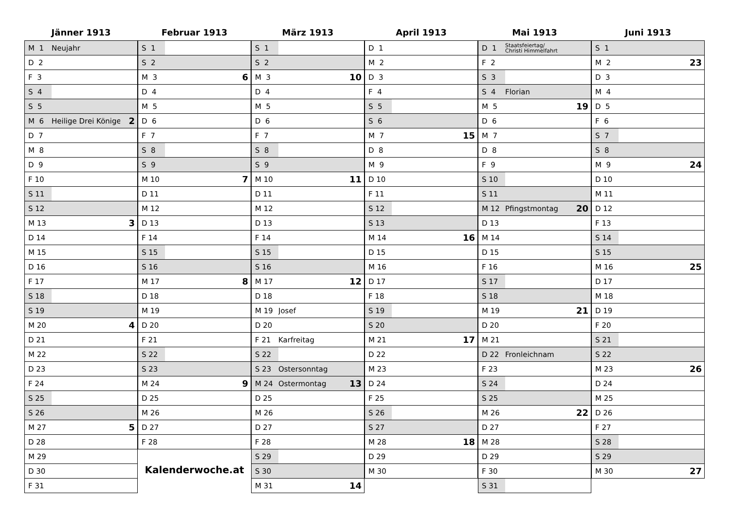Jänner 1913
| M 1 | Neujahr | |
| D 2 | | |
| F 3 | | |
| S 4 | | |
| S 5 | | |
| M 6 | Heilige Drei Könige | 2 |
| D 7 | | |
| M 8 | | |
| D 9 | | |
| F 10 | | |
| S 11 | | |
| S 12 | | |
| M 13 | | 3 |
| D 14 | | |
| M 15 | | |
| D 16 | | |
| F 17 | | |
| S 18 | | |
| S 19 | | |
| M 20 | | 4 |
| D 21 | | |
| M 22 | | |
| D 23 | | |
| F 24 | | |
| S 25 | | |
| S 26 | | |
| M 27 | | 5 |
| D 28 | | |
| M 29 | | |
| D 30 | | |
| F 31 | | |
Februar 1913
| S 1 | | |
| S 2 | | |
| M 3 | | 6 |
| D 4 | | |
| M 5 | | |
| D 6 | | |
| F 7 | | |
| S 8 | | |
| S 9 | | |
| M 10 | | 7 |
| D 11 | | |
| M 12 | | |
| D 13 | | |
| F 14 | | |
| S 15 | | |
| S 16 | | |
| M 17 | | 8 |
| D 18 | | |
| M 19 | | |
| D 20 | | |
| F 21 | | |
| S 22 | | |
| S 23 | | |
| M 24 | | 9 |
| D 25 | | |
| M 26 | | |
| D 27 | | |
| F 28 | | |
Kalenderwoche.at
März 1913
| S 1 | | |
| S 2 | | |
| M 3 | | 10 |
| D 4 | | |
| M 5 | | |
| D 6 | | |
| F 7 | | |
| S 8 | | |
| S 9 | | |
| M 10 | | 11 |
| D 11 | | |
| M 12 | | |
| D 13 | | |
| F 14 | | |
| S 15 | | |
| S 16 | | |
| M 17 | | 12 |
| D 18 | | |
| M 19 | Josef | |
| D 20 | | |
| F 21 | Karfreitag | |
| S 22 | | |
| S 23 | Ostersonntag | |
| M 24 | Ostermontag | 13 |
| D 25 | | |
| M 26 | | |
| D 27 | | |
| F 28 | | |
| S 29 | | |
| S 30 | | |
| M 31 | | 14 |
April 1913
| D 1 | | |
| M 2 | | |
| D 3 | | |
| F 4 | | |
| S 5 | | |
| S 6 | | |
| M 7 | | 15 |
| D 8 | | |
| M 9 | | |
| D 10 | | |
| F 11 | | |
| S 12 | | |
| S 13 | | |
| M 14 | | 16 |
| D 15 | | |
| M 16 | | |
| D 17 | | |
| F 18 | | |
| S 19 | | |
| S 20 | | |
| M 21 | | 17 |
| D 22 | | |
| M 23 | | |
| D 24 | | |
| F 25 | | |
| S 26 | | |
| S 27 | | |
| M 28 | | 18 |
| D 29 | | |
| M 30 | | |
Mai 1913
| D 1 | Staatsfeiertag/ Christi Himmelfahrt | |
| F 2 | | |
| S 3 | | |
| S 4 | Florian | |
| M 5 | | 19 |
| D 6 | | |
| M 7 | | |
| D 8 | | |
| F 9 | | |
| S 10 | | |
| S 11 | | |
| M 12 | Pfingstmontag | 20 |
| D 13 | | |
| M 14 | | |
| D 15 | | |
| F 16 | | |
| S 17 | | |
| S 18 | | |
| M 19 | | 21 |
| D 20 | | |
| M 21 | | |
| D 22 | Fronleichnam | |
| F 23 | | |
| S 24 | | |
| S 25 | | |
| M 26 | | 22 |
| D 27 | | |
| M 28 | | |
| D 29 | | |
| F 30 | | |
| S 31 | | |
Juni 1913
| S 1 | | |
| M 2 | | 23 |
| D 3 | | |
| M 4 | | |
| D 5 | | |
| F 6 | | |
| S 7 | | |
| S 8 | | |
| M 9 | | 24 |
| D 10 | | |
| M 11 | | |
| D 12 | | |
| F 13 | | |
| S 14 | | |
| S 15 | | |
| M 16 | | 25 |
| D 17 | | |
| M 18 | | |
| D 19 | | |
| F 20 | | |
| S 21 | | |
| S 22 | | |
| M 23 | | 26 |
| D 24 | | |
| M 25 | | |
| D 26 | | |
| F 27 | | |
| S 28 | | |
| S 29 | | |
| M 30 | | 27 |